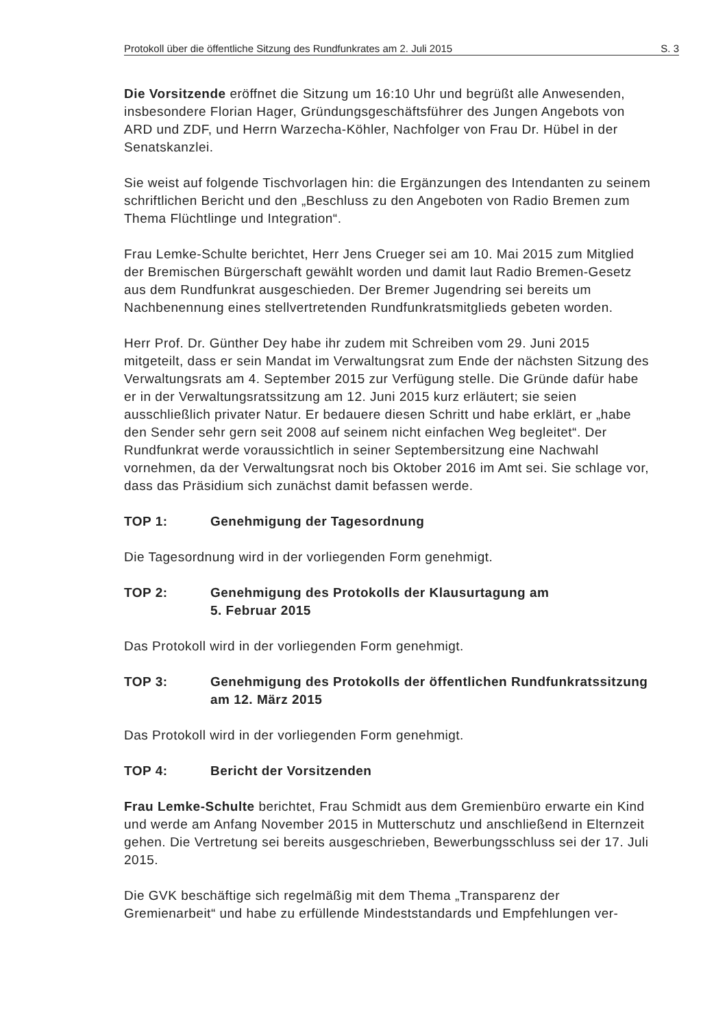Protokoll über die öffentliche Sitzung des Rundfunkrates am 2. Juli 2015 S. 3
Die Vorsitzende eröffnet die Sitzung um 16:10 Uhr und begrüßt alle Anwesenden, insbesondere Florian Hager, Gründungsgeschäftsführer des Jungen Angebots von ARD und ZDF, und Herrn Warzecha-Köhler, Nachfolger von Frau Dr. Hübel in der Senatskanzlei.
Sie weist auf folgende Tischvorlagen hin: die Ergänzungen des Intendanten zu seinem schriftlichen Bericht und den „Beschluss zu den Angeboten von Radio Bremen zum Thema Flüchtlinge und Integration“.
Frau Lemke-Schulte berichtet, Herr Jens Crueger sei am 10. Mai 2015 zum Mitglied der Bremischen Bürgerschaft gewählt worden und damit laut Radio Bremen-Gesetz aus dem Rundfunkrat ausgeschieden. Der Bremer Jugendring sei bereits um Nachbenennung eines stellvertretenden Rundfunkratsmitglieds gebeten worden.
Herr Prof. Dr. Günther Dey habe ihr zudem mit Schreiben vom 29. Juni 2015 mitgeteilt, dass er sein Mandat im Verwaltungsrat zum Ende der nächsten Sitzung des Verwaltungsrats am 4. September 2015 zur Verfügung stelle. Die Gründe dafür habe er in der Verwaltungsratssitzung am 12. Juni 2015 kurz erläutert; sie seien ausschließlich privater Natur. Er bedauere diesen Schritt und habe erklärt, er „habe den Sender sehr gern seit 2008 auf seinem nicht einfachen Weg begleitet“. Der Rundfunkrat werde voraussichtlich in seiner Septembersitzung eine Nachwahl vornehmen, da der Verwaltungsrat noch bis Oktober 2016 im Amt sei. Sie schlage vor, dass das Präsidium sich zunächst damit befassen werde.
TOP 1: Genehmigung der Tagesordnung
Die Tagesordnung wird in der vorliegenden Form genehmigt.
TOP 2: Genehmigung des Protokolls der Klausurtagung am
5. Februar 2015
Das Protokoll wird in der vorliegenden Form genehmigt.
TOP 3: Genehmigung des Protokolls der öffentlichen Rundfunkratssitzung am 12. März 2015
Das Protokoll wird in der vorliegenden Form genehmigt.
TOP 4: Bericht der Vorsitzenden
Frau Lemke-Schulte berichtet, Frau Schmidt aus dem Gremienbüro erwarte ein Kind und werde am Anfang November 2015 in Mutterschutz und anschließend in Elternzeit gehen. Die Vertretung sei bereits ausgeschrieben, Bewerbungsschluss sei der 17. Juli 2015.
Die GVK beschäftige sich regelmäßig mit dem Thema „Transparenz der Gremienarbeit“ und habe zu erfüllende Mindeststandards und Empfehlungen ver-